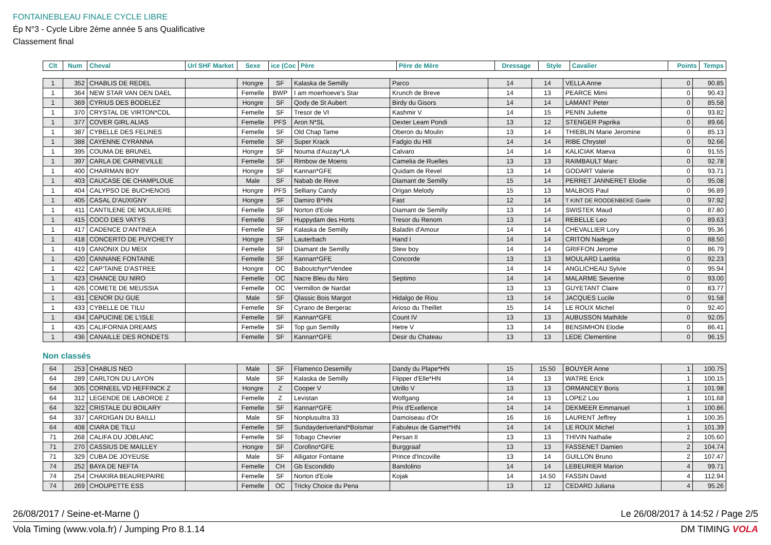FONTAINEBLEAU FINALE CYCLE LIBRE
Ép N°3 - Cycle Libre 2ème année 5 ans Qualificative
Classement final
| Clt | Num | Cheval | Url SHF Market | Sexe | ice (Coc | Père | Père de Mère | Dressage | Style | Cavalier | Points | Temps |
| --- | --- | --- | --- | --- | --- | --- | --- | --- | --- | --- | --- | --- |
| 1 | 352 | CHABLIS DE REDEL | | Hongre | SF | Kalaska de Semilly | Parco | 14 | 14 | VELLA Anne | 0 | 90.85 |
| 1 | 364 | NEW STAR VAN DEN DAEL | | Femelle | BWP | I am moerhoeve's Star | Krunch de Breve | 14 | 13 | PEARCE Mimi | 0 | 90.43 |
| 1 | 369 | CYRIUS DES BODELEZ | | Hongre | SF | Qody de St Aubert | Birdy du Gisors | 14 | 14 | LAMANT Peter | 0 | 85.58 |
| 1 | 370 | CRYSTAL DE VIRTON*CDL | | Femelle | SF | Tresor de VI | Kashmir V | 14 | 15 | PENIN Juliette | 0 | 93.82 |
| 1 | 377 | COVER GIRL ALIAS | | Femelle | PFS | Aron N*SL | Dexter Leam Pondi | 13 | 12 | STENGER Paprika | 0 | 89.66 |
| 1 | 387 | CYBELLE DES FELINES | | Femelle | SF | Old Chap Tame | Oberon du Moulin | 13 | 14 | THIEBLIN Marie Jeromine | 0 | 85.13 |
| 1 | 388 | CAYENNE CYRANNA | | Femelle | SF | Super Krack | Fadgio du Hill | 14 | 14 | RIBE Chrystel | 0 | 92.66 |
| 1 | 395 | COUMA DE BRUNEL | | Hongre | SF | Nouma d'Auzay*LA | Calvaro | 14 | 14 | KALICIAK Maeva | 0 | 91.55 |
| 1 | 397 | CARLA DE CARNEVILLE | | Femelle | SF | Rimbow de Moens | Camelia de Ruelles | 13 | 13 | RAIMBAULT Marc | 0 | 92.78 |
| 1 | 400 | CHAIRMAN BOY | | Hongre | SF | Kannan*GFE | Quidam de Revel | 13 | 14 | GODART Valerie | 0 | 93.71 |
| 1 | 403 | CAUCASE DE CHAMPLOUE | | Male | SF | Nabab de Reve | Diamant de Semilly | 15 | 14 | PERRET JANNERET Elodie | 0 | 95.08 |
| 1 | 404 | CALYPSO DE BUCHENOIS | | Hongre | PFS | Selliany Candy | Origan Melody | 15 | 13 | MALBOIS Paul | 0 | 96.89 |
| 1 | 405 | CASAL D'AUXIGNY | | Hongre | SF | Damiro B*HN | Fast | 12 | 14 | T KINT DE ROODENBEKE Gaele | 0 | 97.92 |
| 1 | 411 | CANTILENE DE MOULIERE | | Femelle | SF | Norton d'Eole | Diamant de Semilly | 13 | 14 | SWISTEK Maud | 0 | 87.80 |
| 1 | 415 | COCO DES VATYS | | Femelle | SF | Huppydam des Horts | Tresor du Renom | 13 | 14 | REBELLE Leo | 0 | 89.63 |
| 1 | 417 | CADENCE D'ANTINEA | | Femelle | SF | Kalaska de Semilly | Baladin d'Amour | 14 | 14 | CHEVALLIER Lory | 0 | 95.36 |
| 1 | 418 | CONCERTO DE PUYCHETY | | Hongre | SF | Lauterbach | Hand I | 14 | 14 | CRITON Nadege | 0 | 88.50 |
| 1 | 419 | CANONIX DU MEIX | | Femelle | SF | Diamant de Semilly | Stew boy | 14 | 14 | GRIFFON Jerome | 0 | 86.79 |
| 1 | 420 | CANNANE FONTAINE | | Femelle | SF | Kannan*GFE | Concorde | 13 | 13 | MOULARD Laetitia | 0 | 92.23 |
| 1 | 422 | CAP'TAINE D'ASTREE | | Hongre | OC | Baboutchyn*Vendee | | 14 | 14 | ANGLICHEAU Sylvie | 0 | 95.94 |
| 1 | 423 | CHANCE DU NIRO | | Femelle | OC | Nacre Bleu du Niro | Septimo | 14 | 14 | MALARME Severine | 0 | 93.00 |
| 1 | 426 | COMETE DE MEUSSIA | | Femelle | OC | Vermillon de Nardat | | 13 | 13 | GUYETANT Claire | 0 | 83.77 |
| 1 | 431 | CENOR DU GUE | | Male | SF | Qlassic Bois Margot | Hidalgo de Riou | 13 | 14 | JACQUES Lucile | 0 | 91.58 |
| 1 | 433 | CYBELLE DE TILU | | Femelle | SF | Cyrano de Bergerac | Arioso du Theillet | 15 | 14 | LE ROUX Michel | 0 | 92.40 |
| 1 | 434 | CAPUCINE DE L'ISLE | | Femelle | SF | Kannan*GFE | Count IV | 13 | 13 | AUBUSSON Mathilde | 0 | 92.05 |
| 1 | 435 | CALIFORNIA DREAMS | | Femelle | SF | Top gun Semilly | Hetre V | 13 | 14 | BENSIMHON Elodie | 0 | 86.41 |
| 1 | 436 | CANAILLE DES RONDETS | | Femelle | SF | Kannan*GFE | Desir du Chateau | 13 | 13 | LEDE Clementine | 0 | 96.15 |
Non classés
| 64 | 253 | CHABLIS NEO | | Male | SF | Flamenco Desemilly | Dandy du Plape*HN | 15 | 15.50 | BOUYER Anne | 1 | 100.75 |
| 64 | 289 | CARLTON DU LAYON | | Male | SF | Kalaska de Semilly | Flipper d'Elle*HN | 14 | 13 | WATRE Erick | 1 | 100.15 |
| 64 | 305 | CORNEEL VD HEFFINCK Z | | Hongre | Z | Cooper V | Utrillo V | 13 | 13 | ORMANCEY Boris | 1 | 101.98 |
| 64 | 312 | LEGENDE DE LABORDE Z | | Femelle | Z | Levistan | Wolfgang | 14 | 13 | LOPEZ Lou | 1 | 101.68 |
| 64 | 322 | CRISTALE DU BOILARY | | Femelle | SF | Kannan*GFE | Prix d'Exellence | 14 | 14 | DEKMEER Emmanuel | 1 | 100.86 |
| 64 | 337 | CARDIGAN DU BAILLI | | Male | SF | Nonplusultra 33 | Damoiseau d'Or | 16 | 16 | LAURENT Jeffrey | 1 | 100.35 |
| 64 | 408 | CIARA DE TILU | | Femelle | SF | Sundayderiverland*Boismar | Fabuleux de Gamet*HN | 14 | 14 | LE ROUX Michel | 1 | 101.39 |
| 71 | 268 | CALIFA DU JOBLANC | | Femelle | SF | Tobago Chevrier | Persan II | 13 | 13 | THIVIN Nathalie | 2 | 105.60 |
| 71 | 270 | CASSIUS DE MAILLEY | | Hongre | SF | Corofino*GFE | Burggraaf | 13 | 13 | FASSENET Damien | 2 | 104.74 |
| 71 | 329 | CUBA DE JOYEUSE | | Male | SF | Alligator Fontaine | Prince d'Incoville | 13 | 14 | GUILLON Bruno | 2 | 107.47 |
| 74 | 252 | BAYA DE NEFTA | | Femelle | CH | Gb Escondido | Bandolino | 14 | 14 | LEBEURIER Marion | 4 | 99.71 |
| 74 | 254 | CHAKIRA BEAUREPAIRE | | Femelle | SF | Norton d'Eole | Kojak | 14 | 14.50 | FASSIN David | 4 | 112.94 |
| 74 | 269 | CHOUPETTE ESS | | Femelle | OC | Tricky Choice du Pena | | 13 | 12 | CEDARD Juliana | 4 | 95.26 |
26/08/2017 / Seine-et-Marne () Le 26/08/2017 à 14:52 / Page 2/5
Vola Timing (www.vola.fr) / Jumping Pro 8.1.14 DM TIMING VOLA